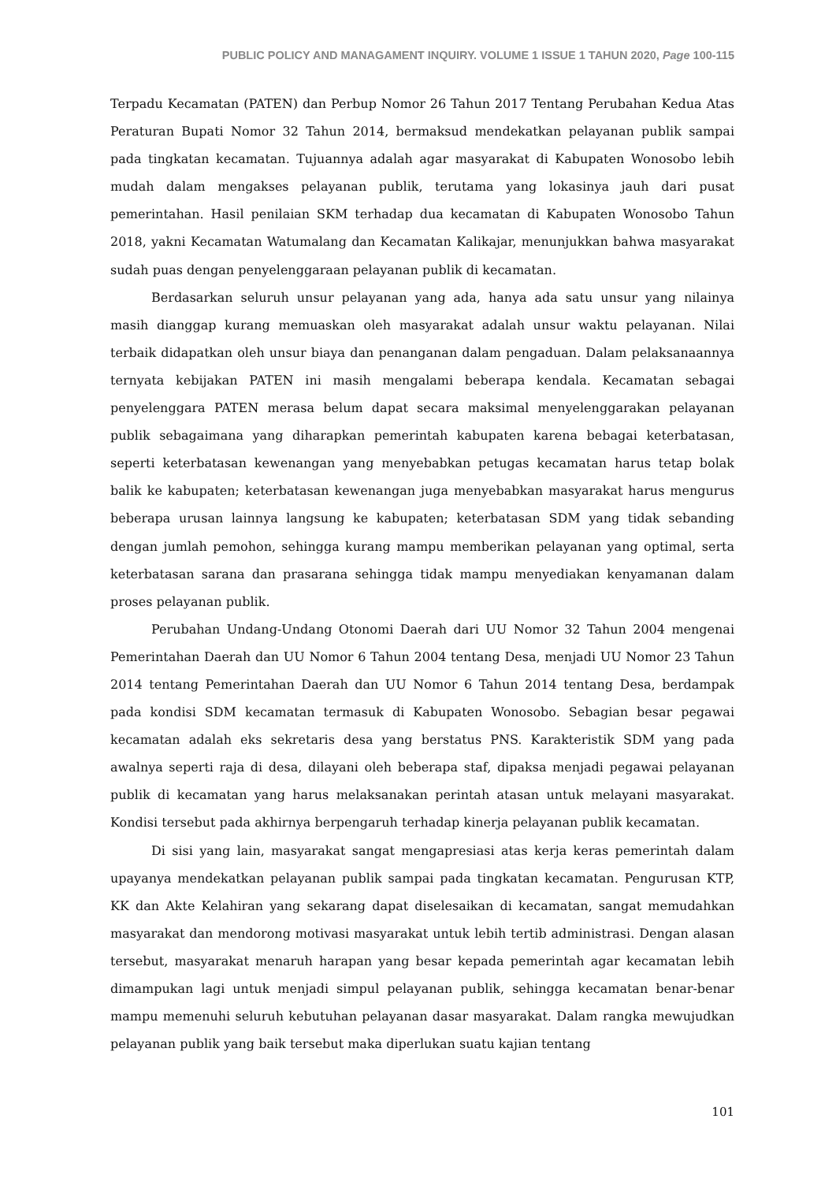PUBLIC POLICY AND MANAGAMENT INQUIRY. VOLUME 1 ISSUE 1 TAHUN 2020, Page 100-115
Terpadu Kecamatan (PATEN) dan Perbup Nomor 26 Tahun 2017 Tentang Perubahan Kedua Atas Peraturan Bupati Nomor 32 Tahun 2014, bermaksud mendekatkan pelayanan publik sampai pada tingkatan kecamatan. Tujuannya adalah agar masyarakat di Kabupaten Wonosobo lebih mudah dalam mengakses pelayanan publik, terutama yang lokasinya jauh dari pusat pemerintahan. Hasil penilaian SKM terhadap dua kecamatan di Kabupaten Wonosobo Tahun 2018, yakni Kecamatan Watumalang dan Kecamatan Kalikajar, menunjukkan bahwa masyarakat sudah puas dengan penyelenggaraan pelayanan publik di kecamatan.
Berdasarkan seluruh unsur pelayanan yang ada, hanya ada satu unsur yang nilainya masih dianggap kurang memuaskan oleh masyarakat adalah unsur waktu pelayanan. Nilai terbaik didapatkan oleh unsur biaya dan penanganan dalam pengaduan. Dalam pelaksanaannya ternyata kebijakan PATEN ini masih mengalami beberapa kendala. Kecamatan sebagai penyelenggara PATEN merasa belum dapat secara maksimal menyelenggarakan pelayanan publik sebagaimana yang diharapkan pemerintah kabupaten karena bebagai keterbatasan, seperti keterbatasan kewenangan yang menyebabkan petugas kecamatan harus tetap bolak balik ke kabupaten; keterbatasan kewenangan juga menyebabkan masyarakat harus mengurus beberapa urusan lainnya langsung ke kabupaten; keterbatasan SDM yang tidak sebanding dengan jumlah pemohon, sehingga kurang mampu memberikan pelayanan yang optimal, serta keterbatasan sarana dan prasarana sehingga tidak mampu menyediakan kenyamanan dalam proses pelayanan publik.
Perubahan Undang-Undang Otonomi Daerah dari UU Nomor 32 Tahun 2004 mengenai Pemerintahan Daerah dan UU Nomor 6 Tahun 2004 tentang Desa, menjadi UU Nomor 23 Tahun 2014 tentang Pemerintahan Daerah dan UU Nomor 6 Tahun 2014 tentang Desa, berdampak pada kondisi SDM kecamatan termasuk di Kabupaten Wonosobo. Sebagian besar pegawai kecamatan adalah eks sekretaris desa yang berstatus PNS. Karakteristik SDM yang pada awalnya seperti raja di desa, dilayani oleh beberapa staf, dipaksa menjadi pegawai pelayanan publik di kecamatan yang harus melaksanakan perintah atasan untuk melayani masyarakat. Kondisi tersebut pada akhirnya berpengaruh terhadap kinerja pelayanan publik kecamatan.
Di sisi yang lain, masyarakat sangat mengapresiasi atas kerja keras pemerintah dalam upayanya mendekatkan pelayanan publik sampai pada tingkatan kecamatan. Pengurusan KTP, KK dan Akte Kelahiran yang sekarang dapat diselesaikan di kecamatan, sangat memudahkan masyarakat dan mendorong motivasi masyarakat untuk lebih tertib administrasi. Dengan alasan tersebut, masyarakat menaruh harapan yang besar kepada pemerintah agar kecamatan lebih dimampukan lagi untuk menjadi simpul pelayanan publik, sehingga kecamatan benar-benar mampu memenuhi seluruh kebutuhan pelayanan dasar masyarakat. Dalam rangka mewujudkan pelayanan publik yang baik tersebut maka diperlukan suatu kajian tentang
101